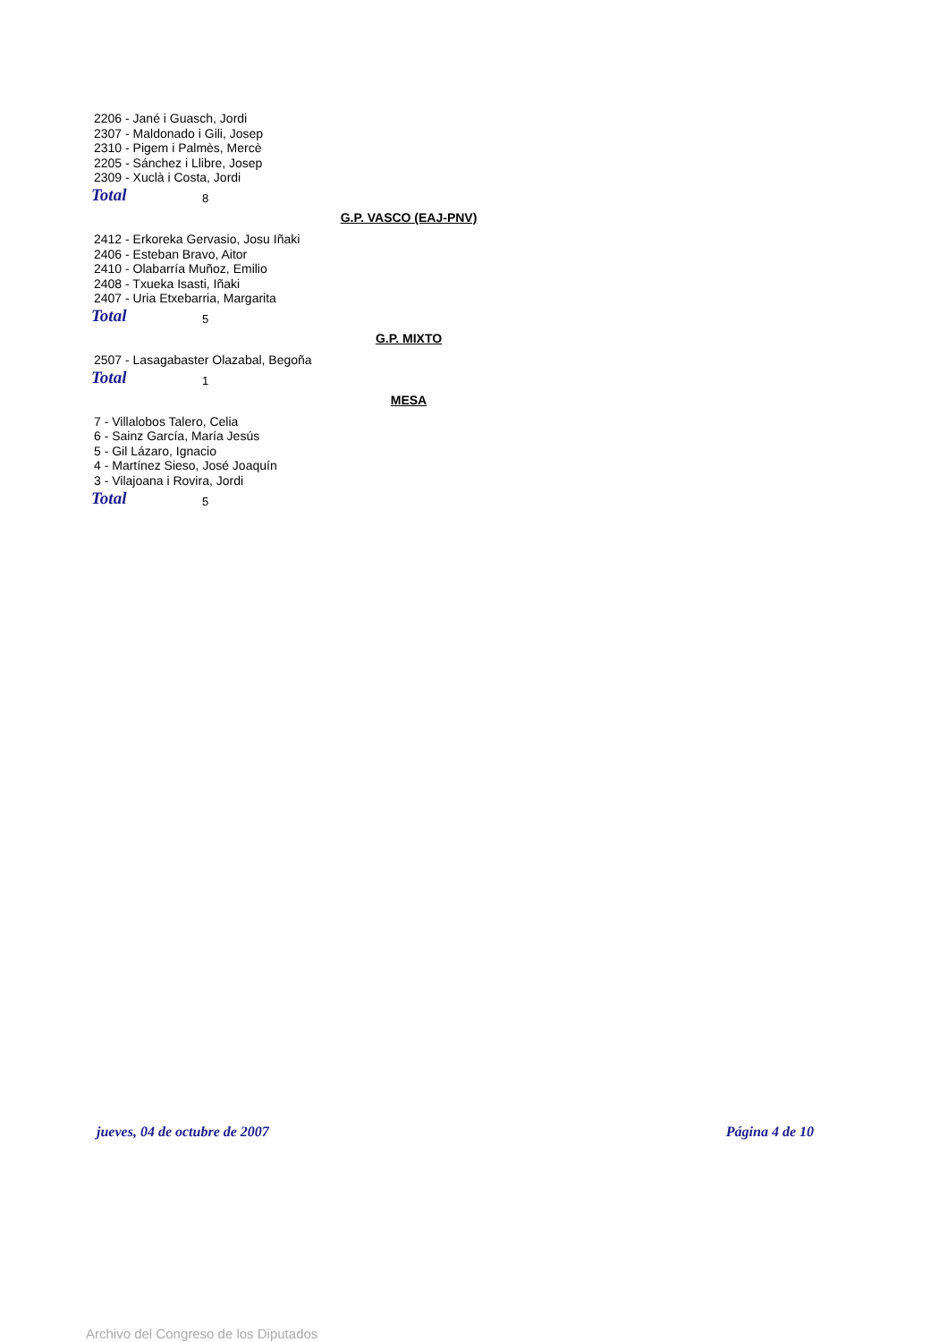2206 - Jané i Guasch, Jordi
2307 - Maldonado i Gili, Josep
2310 - Pigem i Palmès, Mercè
2205 - Sánchez i Llibre, Josep
2309 - Xuclà i Costa, Jordi
Total 8
G.P. VASCO (EAJ-PNV)
2412 - Erkoreka Gervasio, Josu Iñaki
2406 - Esteban Bravo, Aitor
2410 - Olabarría Muñoz, Emilio
2408 - Txueka Isasti, Iñaki
2407 - Uria Etxebarria, Margarita
Total 5
G.P. MIXTO
2507 - Lasagabaster Olazabal, Begoña
Total 1
MESA
7 - Villalobos Talero, Celia
6 - Sainz García, María Jesús
5 - Gil Lázaro, Ignacio
4 - Martínez Sieso, José Joaquín
3 - Vilajoana i Rovira, Jordi
Total 5
jueves, 04 de octubre de 2007 Página 4 de 10
Archivo del Congreso de los Diputados